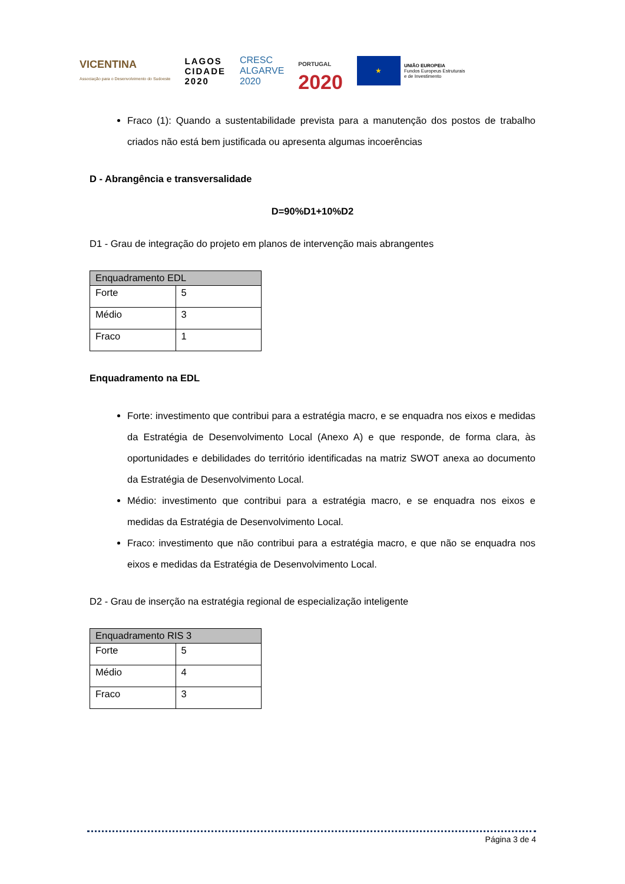VICENTINA
Associação para o Desenvolvimento do Sudoeste
LAGOS
CIDADE
2020
CRESC
ALGARVE
2020
PORTUGAL
2020
★
UNIÃO EUROPEIA
Fundos Europeus Estruturais
e de Investimento
Fraco (1): Quando a sustentabilidade prevista para a manutenção dos postos de trabalho criados não está bem justificada ou apresenta algumas incoerências
D - Abrangência e transversalidade
D=90%D1+10%D2
D1 - Grau de integração do projeto em planos de intervenção mais abrangentes
| Enquadramento EDL | |
| Forte | 5 |
| Médio | 3 |
| Fraco | 1 |
Enquadramento na EDL
Forte: investimento que contribui para a estratégia macro, e se enquadra nos eixos e medidas da Estratégia de Desenvolvimento Local (Anexo A) e que responde, de forma clara, às oportunidades e debilidades do território identificadas na matriz SWOT anexa ao documento da Estratégia de Desenvolvimento Local.
Médio: investimento que contribui para a estratégia macro, e se enquadra nos eixos e medidas da Estratégia de Desenvolvimento Local.
Fraco: investimento que não contribui para a estratégia macro, e que não se enquadra nos eixos e medidas da Estratégia de Desenvolvimento Local.
D2 - Grau de inserção na estratégia regional de especialização inteligente
| Enquadramento RIS 3 | |
| Forte | 5 |
| Médio | 4 |
| Fraco | 3 |
Página 3 de 4